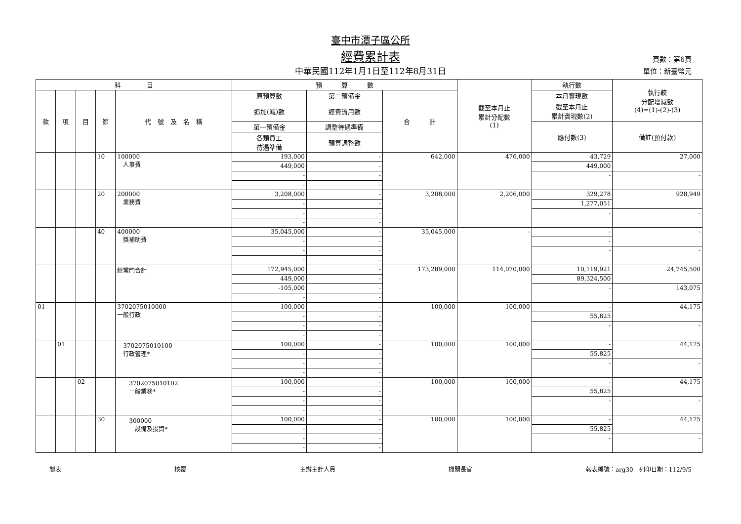臺中市潭子區公所
經費累計表
中華民國112年1月1日至112年8月31日
頁數：第6頁
單位：新臺幣元
| 科 目 | | | | | 預 算 數 | | | 截至本月止 累計分配數 (1) | 執行數 | 執行較 分配增減數 (4)=(1)-(2)-(3) |
| --- | --- | --- | --- | --- | --- | --- | --- | --- | --- | --- |
| 款 | 項 | 目 | 節 | 代 號 及 名 稱 | 原預算數 | 第二預備金 | 合 計 | | 本月實現數 | |
| | | | | | 追加(減)數 | 經費流用數 | | | 截至本月止 累計實現數(2) | |
| | | | | | 第一預備金 | 調整待遇準備 | | | 應付數(3) | 備註(預付款) |
| | | | | | 各類員工 待遇準備 | 預算調整數 | | | | |
| | | | 10 | 100000 人事費 | 193,000 | - | 642,000 | 476,000 | 43,729 | 27,000 |
| | | | | | 449,000 | - | | | 449,000 | |
| | | | | | - | - | | | - | - |
| | | | | | - | - | | | | |
| | | | 20 | 200000 業務費 | 3,208,000 | - | 3,208,000 | 2,206,000 | 329,278 | 928,949 |
| | | | | | - | - | | | 1,277,051 | |
| | | | | | - | - | | | - | - |
| | | | | | - | - | | | | |
| | | | 40 | 400000 獎補助費 | 35,045,000 | - | 35,045,000 | - | - | - |
| | | | | | - | - | | | - | |
| | | | | | - | - | | | - | - |
| | | | | | - | - | | | | |
| | | | | 經常門合計 | 172,945,000 | - | 173,289,000 | 114,070,000 | 10,119,921 | 24,745,500 |
| | | | | | 449,000 | - | | | 89,324,500 | |
| | | | | | -105,000 | - | | | - | 143,075 |
| | | | | | - | - | | | | |
| 01 | | | | 3702075010000 一般行政 | 100,000 | - | 100,000 | 100,000 | - | 44,175 |
| | | | | | - | - | | | 55,825 | |
| | | | | | - | - | | | - | - |
| | | | | | - | - | | | | |
| | 01 | | | 3702075010100 行政管理* | 100,000 | - | 100,000 | 100,000 | - | 44,175 |
| | | | | | - | - | | | 55,825 | |
| | | | | | - | - | | | - | - |
| | | | | | - | - | | | | |
| | | 02 | | 3702075010102 一般業務* | 100,000 | - | 100,000 | 100,000 | - | 44,175 |
| | | | | | - | - | | | 55,825 | |
| | | | | | - | - | | | - | - |
| | | | | | - | - | | | | |
| | | | 30 | 300000 設備及投資* | 100,000 | - | 100,000 | 100,000 | - | 44,175 |
| | | | | | - | - | | | 55,825 | |
| | | | | | - | - | | | - | - |
| | | | | | - | - | | | | |
製表 核覆 主辦主計人員 機關長官 報表編號：arg30　列印日期：112/9/5